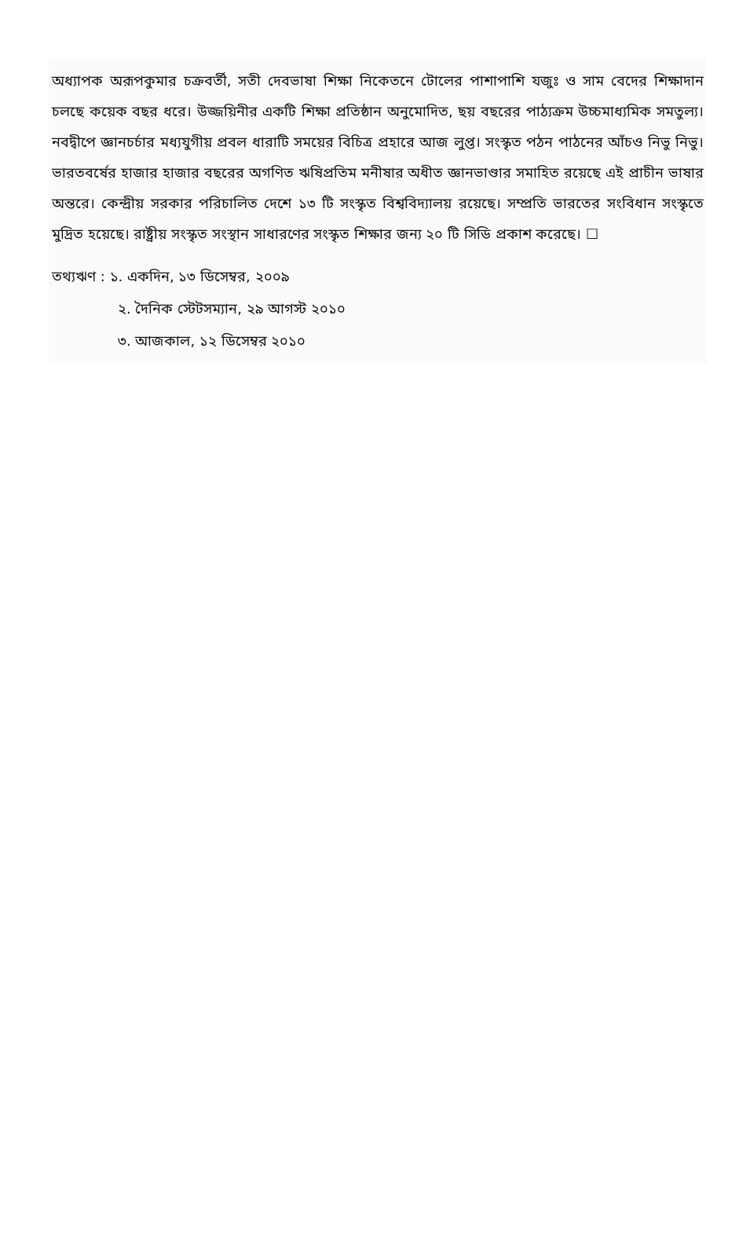অধ্যাপক অরূপকুমার চক্রবর্তী, সতী দেবভাষা শিক্ষা নিকেতনে টোলের পাশাপাশি যজুঃ ও সাম বেদের শিক্ষাদান চলছে কয়েক বছর ধরে। উজ্জয়িনীর একটি শিক্ষা প্রতিষ্ঠান অনুমোদিত, ছয় বছরের পাঠ্যক্রম উচ্চমাধ্যমিক সমতুল্য। নবদ্বীপে জ্ঞানচর্চার মধ্যযুগীয় প্রবল ধারাটি সময়ের বিচিত্র প্রহারে আজ লুপ্ত। সংস্কৃত পঠন পাঠনের আঁচও নিভু নিভু। ভারতবর্ষের হাজার হাজার বছরের অগণিত ঋষিপ্রতিম মনীষার অধীত জ্ঞানভাণ্ডার সমাহিত রয়েছে এই প্রাচীন ভাষার অন্তরে। কেন্দ্রীয় সরকার পরিচালিত দেশে ১৩ টি সংস্কৃত বিশ্ববিদ্যালয় রয়েছে। সম্প্রতি ভারতের সংবিধান সংস্কৃতে মুদ্রিত হয়েছে। রাষ্ট্রীয় সংস্কৃত সংস্থান সাধারণের সংস্কৃত শিক্ষার জন্য ২০ টি সিডি প্রকাশ করেছে। ☐
তথ্যঋণ : ১. একদিন, ১৩ ডিসেম্বর, ২০০৯
২. দৈনিক স্টেটসম্যান, ২৯ আগস্ট ২০১০
৩. আজকাল, ১২ ডিসেম্বর ২০১০